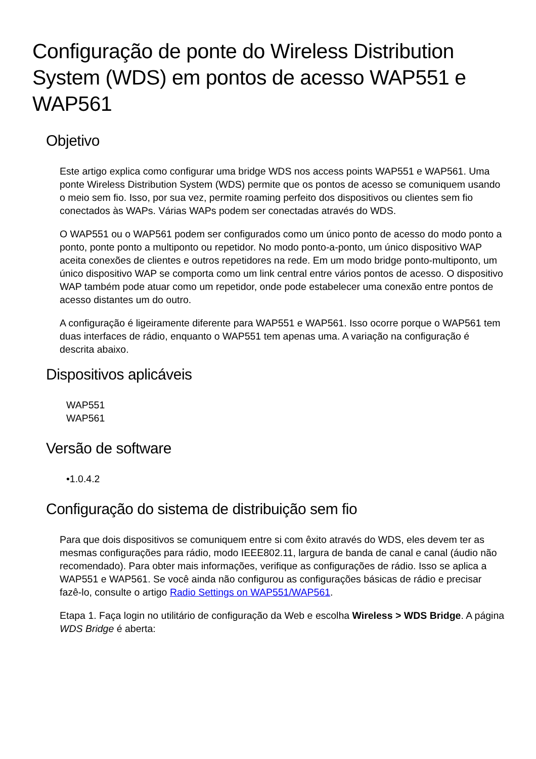Configuração de ponte do Wireless Distribution System (WDS) em pontos de acesso WAP551 e WAP561
Objetivo
Este artigo explica como configurar uma bridge WDS nos access points WAP551 e WAP561. Uma ponte Wireless Distribution System (WDS) permite que os pontos de acesso se comuniquem usando o meio sem fio. Isso, por sua vez, permite roaming perfeito dos dispositivos ou clientes sem fio conectados às WAPs. Várias WAPs podem ser conectadas através do WDS.
O WAP551 ou o WAP561 podem ser configurados como um único ponto de acesso do modo ponto a ponto, ponte ponto a multiponto ou repetidor. No modo ponto-a-ponto, um único dispositivo WAP aceita conexões de clientes e outros repetidores na rede. Em um modo bridge ponto-multiponto, um único dispositivo WAP se comporta como um link central entre vários pontos de acesso. O dispositivo WAP também pode atuar como um repetidor, onde pode estabelecer uma conexão entre pontos de acesso distantes um do outro.
A configuração é ligeiramente diferente para WAP551 e WAP561. Isso ocorre porque o WAP561 tem duas interfaces de rádio, enquanto o WAP551 tem apenas uma. A variação na configuração é descrita abaixo.
Dispositivos aplicáveis
WAP551
WAP561
Versão de software
•1.0.4.2
Configuração do sistema de distribuição sem fio
Para que dois dispositivos se comuniquem entre si com êxito através do WDS, eles devem ter as mesmas configurações para rádio, modo IEEE802.11, largura de banda de canal e canal (áudio não recomendado). Para obter mais informações, verifique as configurações de rádio. Isso se aplica a WAP551 e WAP561. Se você ainda não configurou as configurações básicas de rádio e precisar fazê-lo, consulte o artigo Radio Settings on WAP551/WAP561.
Etapa 1. Faça login no utilitário de configuração da Web e escolha Wireless > WDS Bridge. A página WDS Bridge é aberta: